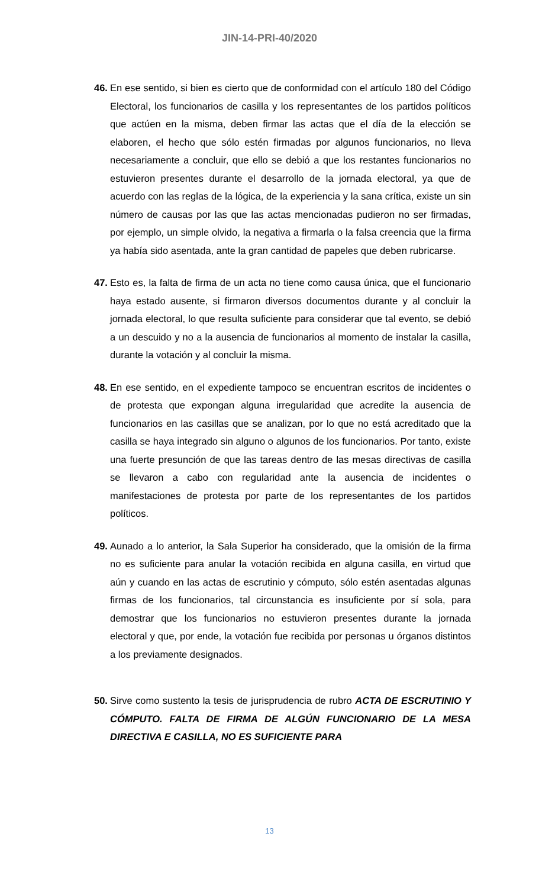JIN-14-PRI-40/2020
46. En ese sentido, si bien es cierto que de conformidad con el artículo 180 del Código Electoral, los funcionarios de casilla y los representantes de los partidos políticos que actúen en la misma, deben firmar las actas que el día de la elección se elaboren, el hecho que sólo estén firmadas por algunos funcionarios, no lleva necesariamente a concluir, que ello se debió a que los restantes funcionarios no estuvieron presentes durante el desarrollo de la jornada electoral, ya que de acuerdo con las reglas de la lógica, de la experiencia y la sana crítica, existe un sin número de causas por las que las actas mencionadas pudieron no ser firmadas, por ejemplo, un simple olvido, la negativa a firmarla o la falsa creencia que la firma ya había sido asentada, ante la gran cantidad de papeles que deben rubricarse.
47. Esto es, la falta de firma de un acta no tiene como causa única, que el funcionario haya estado ausente, si firmaron diversos documentos durante y al concluir la jornada electoral, lo que resulta suficiente para considerar que tal evento, se debió a un descuido y no a la ausencia de funcionarios al momento de instalar la casilla, durante la votación y al concluir la misma.
48. En ese sentido, en el expediente tampoco se encuentran escritos de incidentes o de protesta que expongan alguna irregularidad que acredite la ausencia de funcionarios en las casillas que se analizan, por lo que no está acreditado que la casilla se haya integrado sin alguno o algunos de los funcionarios. Por tanto, existe una fuerte presunción de que las tareas dentro de las mesas directivas de casilla se llevaron a cabo con regularidad ante la ausencia de incidentes o manifestaciones de protesta por parte de los representantes de los partidos políticos.
49. Aunado a lo anterior, la Sala Superior ha considerado, que la omisión de la firma no es suficiente para anular la votación recibida en alguna casilla, en virtud que aún y cuando en las actas de escrutinio y cómputo, sólo estén asentadas algunas firmas de los funcionarios, tal circunstancia es insuficiente por sí sola, para demostrar que los funcionarios no estuvieron presentes durante la jornada electoral y que, por ende, la votación fue recibida por personas u órganos distintos a los previamente designados.
50. Sirve como sustento la tesis de jurisprudencia de rubro ACTA DE ESCRUTINIO Y CÓMPUTO. FALTA DE FIRMA DE ALGÚN FUNCIONARIO DE LA MESA DIRECTIVA E CASILLA, NO ES SUFICIENTE PARA
13